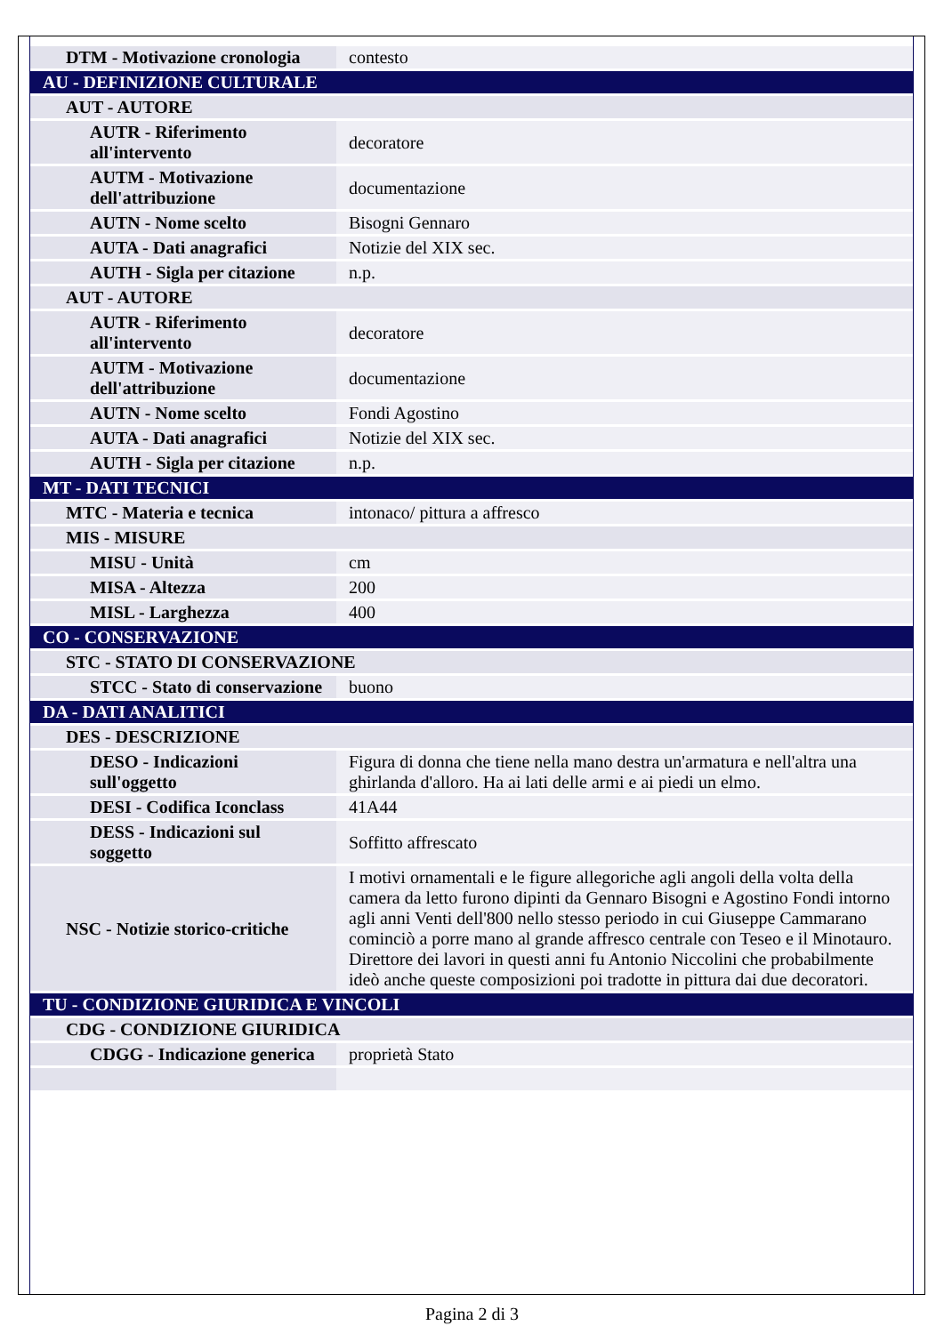| DTM - Motivazione cronologia | contesto |
| AU - DEFINIZIONE CULTURALE | |
| AUT - AUTORE | |
| AUTR - Riferimento all'intervento | decoratore |
| AUTM - Motivazione dell'attribuzione | documentazione |
| AUTN - Nome scelto | Bisogni Gennaro |
| AUTA - Dati anagrafici | Notizie del XIX sec. |
| AUTH - Sigla per citazione | n.p. |
| AUT - AUTORE | |
| AUTR - Riferimento all'intervento | decoratore |
| AUTM - Motivazione dell'attribuzione | documentazione |
| AUTN - Nome scelto | Fondi Agostino |
| AUTA - Dati anagrafici | Notizie del XIX sec. |
| AUTH - Sigla per citazione | n.p. |
| MT - DATI TECNICI | |
| MTC - Materia e tecnica | intonaco/ pittura a affresco |
| MIS - MISURE | |
| MISU - Unità | cm |
| MISA - Altezza | 200 |
| MISL - Larghezza | 400 |
| CO - CONSERVAZIONE | |
| STC - STATO DI CONSERVAZIONE | |
| STCC - Stato di conservazione | buono |
| DA - DATI ANALITICI | |
| DES - DESCRIZIONE | |
| DESO - Indicazioni sull'oggetto | Figura di donna che tiene nella mano destra un'armatura e nell'altra una ghirlanda d'alloro. Ha ai lati delle armi e ai piedi un elmo. |
| DESI - Codifica Iconclass | 41A44 |
| DESS - Indicazioni sul soggetto | Soffitto affrescato |
| NSC - Notizie storico-critiche | I motivi ornamentali e le figure allegoriche agli angoli della volta della camera da letto furono dipinti da Gennaro Bisogni e Agostino Fondi intorno agli anni Venti dell'800 nello stesso periodo in cui Giuseppe Cammarano cominciò a porre mano al grande affresco centrale con Teseo e il Minotauro. Direttore dei lavori in questi anni fu Antonio Niccolini che probabilmente ideò anche queste composizioni poi tradotte in pittura dai due decoratori. |
| TU - CONDIZIONE GIURIDICA E VINCOLI | |
| CDG - CONDIZIONE GIURIDICA | |
| CDGG - Indicazione generica | proprietà Stato |
Pagina 2 di 3